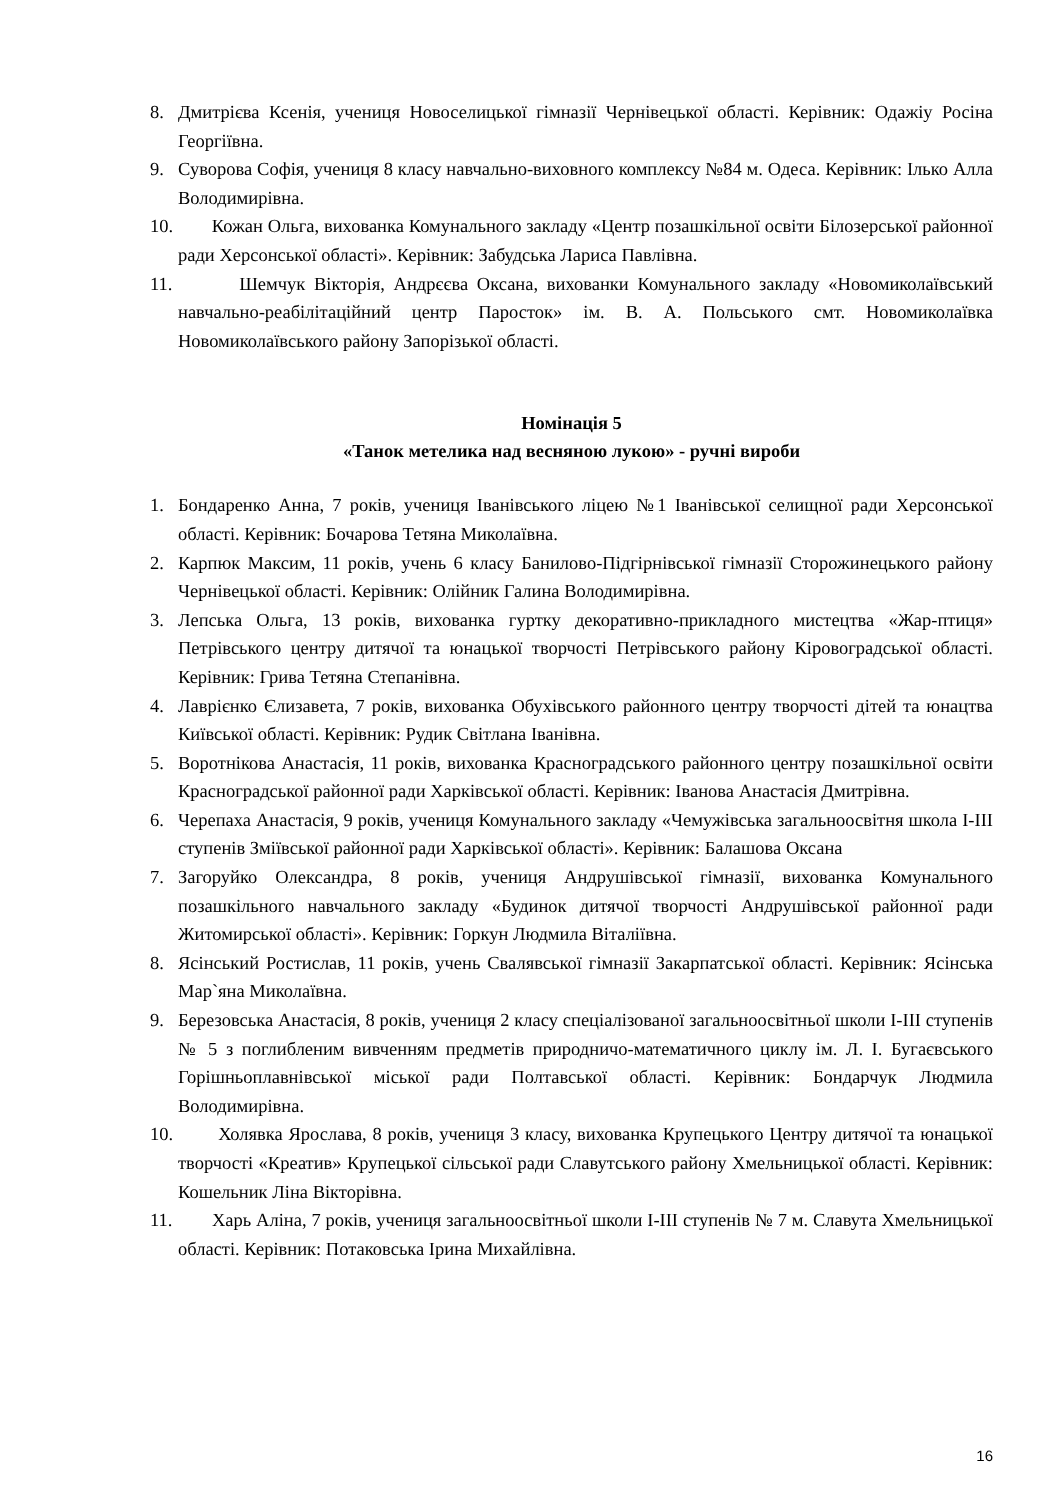8. Дмитрієва Ксенія, учениця Новоселицької гімназії Чернівецької області. Керівник: Одажіу Росіна Георгіївна.
9. Суворова Софія, учениця 8 класу навчально-виховного комплексу №84 м. Одеса. Керівник: Ілько Алла Володимирівна.
10. Кожан Ольга, вихованка Комунального закладу «Центр позашкільної освіти Білозерської районної ради Херсонської області». Керівник: Забудська Лариса Павлівна.
11. Шемчук Вікторія, Андрєєва Оксана, вихованки Комунального закладу «Новомиколаївський навчально-реабілітаційний центр Паросток» ім. В. А. Польського смт. Новомиколаївка Новомиколаївського району Запорізької області.
Номінація 5
«Танок метелика над весняною лукою» - ручні вироби
1. Бондаренко Анна, 7 років, учениця Іванівського ліцею №1 Іванівської селищної ради Херсонської області. Керівник: Бочарова Тетяна Миколаївна.
2. Карпюк Максим, 11 років, учень 6 класу Банилово-Підгірнівської гімназії Сторожинецького району Чернівецької області. Керівник: Олійник Галина Володимирівна.
3. Лепська Ольга, 13 років, вихованка гуртку декоративно-прикладного мистецтва «Жар-птиця» Петрівського центру дитячої та юнацької творчості Петрівського району Кіровоградської області. Керівник: Грива Тетяна Степанівна.
4. Лаврієнко Єлизавета, 7 років, вихованка Обухівського районного центру творчості дітей та юнацтва Київської області. Керівник: Рудик Світлана Іванівна.
5. Воротнікова Анастасія, 11 років, вихованка Красноградського районного центру позашкільної освіти Красноградської районної ради Харківської області. Керівник: Іванова Анастасія Дмитрівна.
6. Черепаха Анастасія, 9 років, учениця Комунального закладу «Чемужівська загальноосвітня школа І-ІІІ ступенів Зміївської районної ради Харківської області». Керівник: Балашова Оксана
7. Загоруйко Олександра, 8 років, учениця Андрушівської гімназії, вихованка Комунального позашкільного навчального закладу «Будинок дитячої творчості Андрушівської районної ради Житомирської області». Керівник: Горкун Людмила Віталіївна.
8. Ясінський Ростислав, 11 років, учень Свалявської гімназії Закарпатської області. Керівник: Ясінська Мар`яна Миколаївна.
9. Березовська Анастасія, 8 років, учениця 2 класу спеціалізованої загальноосвітньої школи І-ІІІ ступенів № 5 з поглибленим вивченням предметів природничо-математичного циклу ім. Л. І. Бугаєвського Горішньоплавнівської міської ради Полтавської області. Керівник: Бондарчук Людмила Володимирівна.
10. Холявка Ярослава, 8 років, учениця 3 класу, вихованка Крупецького Центру дитячої та юнацької творчості «Креатив» Крупецької сільської ради Славутського району Хмельницької області. Керівник: Кошельник Ліна Вікторівна.
11. Харь Аліна, 7 років, учениця загальноосвітньої школи І-ІІІ ступенів № 7 м. Славута Хмельницької області. Керівник: Потаковська Ірина Михайлівна.
16